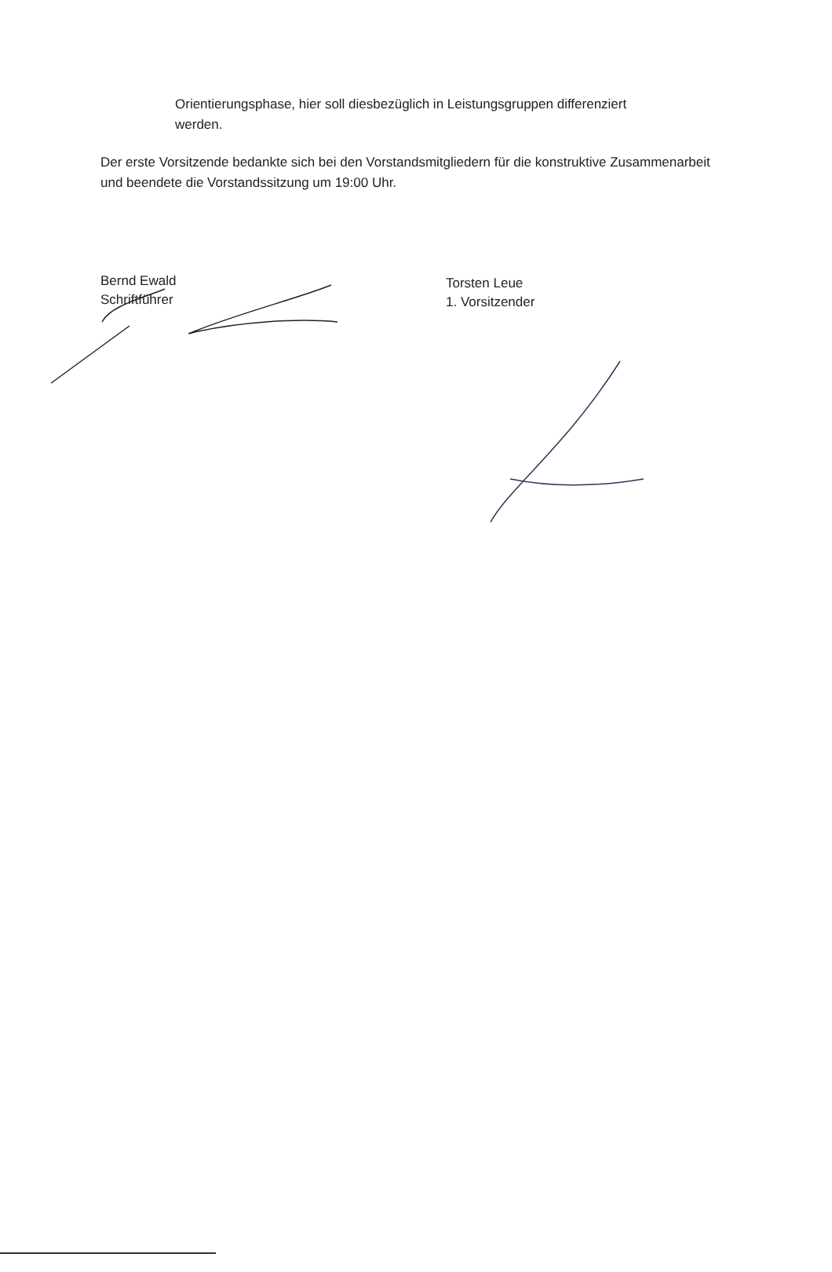Orientierungsphase, hier soll diesbezüglich in Leistungsgruppen differenziert werden.
Der erste Vorsitzende bedankte sich bei den Vorstandsmitgliedern für die konstruktive Zusammenarbeit und beendete die Vorstandssitzung um 19:00 Uhr.
Bernd Ewald
Schriftführer
Torsten Leue
1. Vorsitzender